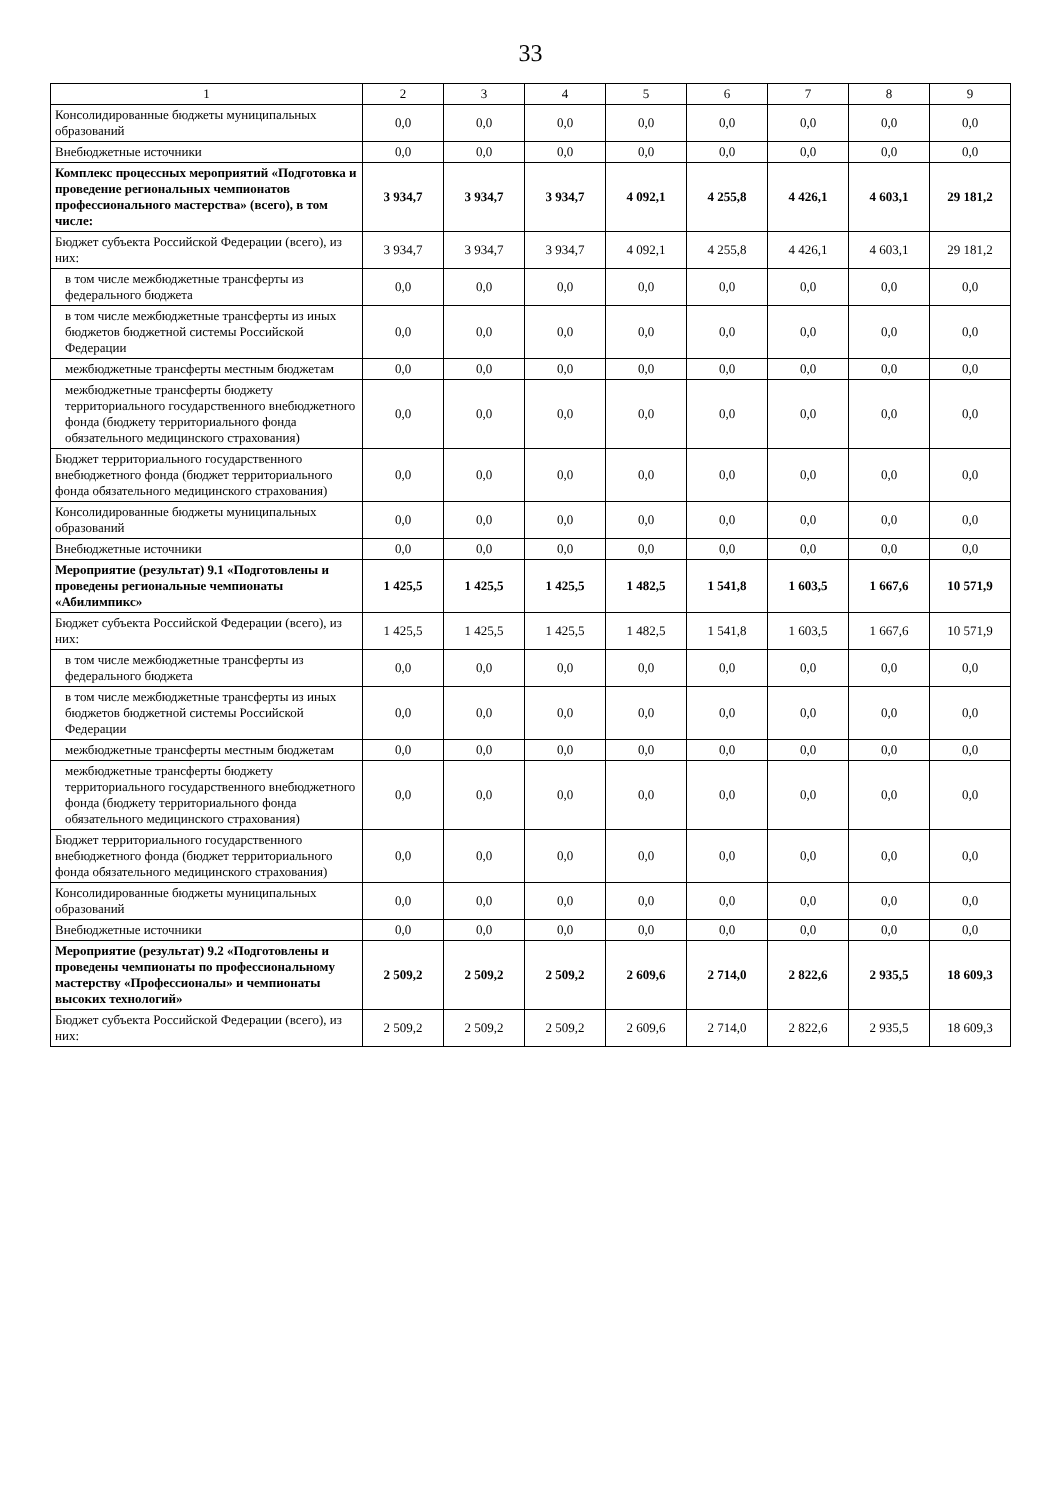33
| 1 | 2 | 3 | 4 | 5 | 6 | 7 | 8 | 9 |
| --- | --- | --- | --- | --- | --- | --- | --- | --- |
| Консолидированные бюджеты муниципальных образований | 0,0 | 0,0 | 0,0 | 0,0 | 0,0 | 0,0 | 0,0 | 0,0 |
| Внебюджетные источники | 0,0 | 0,0 | 0,0 | 0,0 | 0,0 | 0,0 | 0,0 | 0,0 |
| Комплекс процессных мероприятий «Подготовка и проведение региональных чемпионатов профессионального мастерства» (всего), в том числе: | 3 934,7 | 3 934,7 | 3 934,7 | 4 092,1 | 4 255,8 | 4 426,1 | 4 603,1 | 29 181,2 |
| Бюджет субъекта Российской Федерации (всего), из них: | 3 934,7 | 3 934,7 | 3 934,7 | 4 092,1 | 4 255,8 | 4 426,1 | 4 603,1 | 29 181,2 |
| в том числе межбюджетные трансферты из федерального бюджета | 0,0 | 0,0 | 0,0 | 0,0 | 0,0 | 0,0 | 0,0 | 0,0 |
| в том числе межбюджетные трансферты из иных бюджетов бюджетной системы Российской Федерации | 0,0 | 0,0 | 0,0 | 0,0 | 0,0 | 0,0 | 0,0 | 0,0 |
| межбюджетные трансферты местным бюджетам | 0,0 | 0,0 | 0,0 | 0,0 | 0,0 | 0,0 | 0,0 | 0,0 |
| межбюджетные трансферты бюджету территориального государственного внебюджетного фонда (бюджету территориального фонда обязательного медицинского страхования) | 0,0 | 0,0 | 0,0 | 0,0 | 0,0 | 0,0 | 0,0 | 0,0 |
| Бюджет территориального государственного внебюджетного фонда (бюджет территориального фонда обязательного медицинского страхования) | 0,0 | 0,0 | 0,0 | 0,0 | 0,0 | 0,0 | 0,0 | 0,0 |
| Консолидированные бюджеты муниципальных образований | 0,0 | 0,0 | 0,0 | 0,0 | 0,0 | 0,0 | 0,0 | 0,0 |
| Внебюджетные источники | 0,0 | 0,0 | 0,0 | 0,0 | 0,0 | 0,0 | 0,0 | 0,0 |
| Мероприятие (результат) 9.1 «Подготовлены и проведены региональные чемпионаты «Абилимпикс» | 1 425,5 | 1 425,5 | 1 425,5 | 1 482,5 | 1 541,8 | 1 603,5 | 1 667,6 | 10 571,9 |
| Бюджет субъекта Российской Федерации (всего), из них: | 1 425,5 | 1 425,5 | 1 425,5 | 1 482,5 | 1 541,8 | 1 603,5 | 1 667,6 | 10 571,9 |
| в том числе межбюджетные трансферты из федерального бюджета | 0,0 | 0,0 | 0,0 | 0,0 | 0,0 | 0,0 | 0,0 | 0,0 |
| в том числе межбюджетные трансферты из иных бюджетов бюджетной системы Российской Федерации | 0,0 | 0,0 | 0,0 | 0,0 | 0,0 | 0,0 | 0,0 | 0,0 |
| межбюджетные трансферты местным бюджетам | 0,0 | 0,0 | 0,0 | 0,0 | 0,0 | 0,0 | 0,0 | 0,0 |
| межбюджетные трансферты бюджету территориального государственного внебюджетного фонда (бюджету территориального фонда обязательного медицинского страхования) | 0,0 | 0,0 | 0,0 | 0,0 | 0,0 | 0,0 | 0,0 | 0,0 |
| Бюджет территориального государственного внебюджетного фонда (бюджет территориального фонда обязательного медицинского страхования) | 0,0 | 0,0 | 0,0 | 0,0 | 0,0 | 0,0 | 0,0 | 0,0 |
| Консолидированные бюджеты муниципальных образований | 0,0 | 0,0 | 0,0 | 0,0 | 0,0 | 0,0 | 0,0 | 0,0 |
| Внебюджетные источники | 0,0 | 0,0 | 0,0 | 0,0 | 0,0 | 0,0 | 0,0 | 0,0 |
| Мероприятие (результат) 9.2 «Подготовлены и проведены чемпионаты по профессиональному мастерству «Профессионалы» и чемпионаты высоких технологий» | 2 509,2 | 2 509,2 | 2 509,2 | 2 609,6 | 2 714,0 | 2 822,6 | 2 935,5 | 18 609,3 |
| Бюджет субъекта Российской Федерации (всего), из них: | 2 509,2 | 2 509,2 | 2 509,2 | 2 609,6 | 2 714,0 | 2 822,6 | 2 935,5 | 18 609,3 |